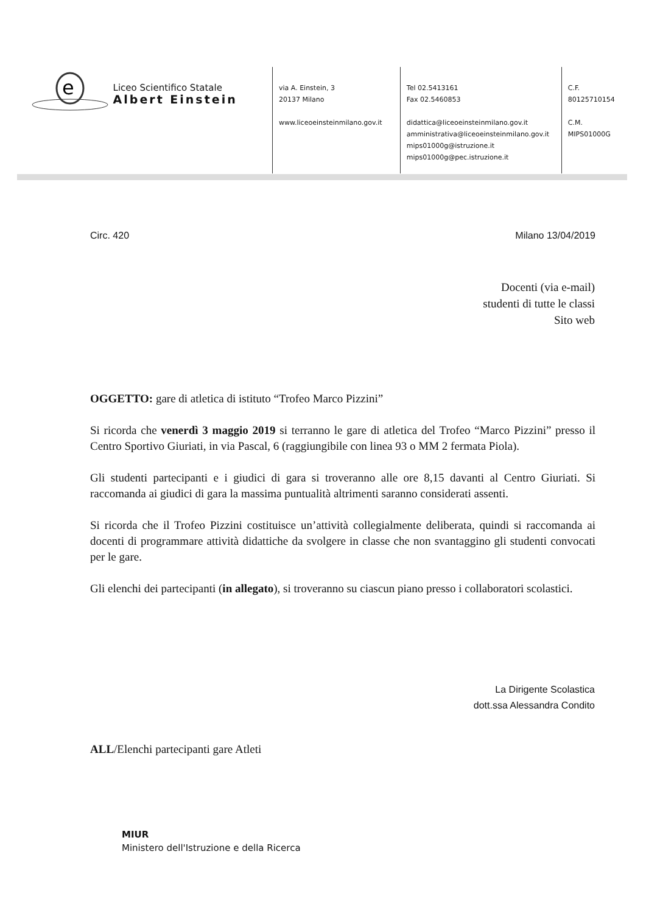e
Liceo Scientifico Statale
Albert Einstein
via A. Einstein, 3
20137 Milano
www.liceoeinsteinmilano.gov.it
Tel 02.5413161
Fax 02.5460853
didattica@liceoeinsteinmilano.gov.it
amministrativa@liceoeinsteinmilano.gov.it
mips01000g@istruzione.it
mips01000g@pec.istruzione.it
C.F.
80125710154
C.M.
MIPS01000G
Circ. 420 Milano 13/04/2019
Docenti (via e-mail)
studenti di tutte le classi
Sito web
OGGETTO: gare di atletica di istituto “Trofeo Marco Pizzini”
Si ricorda che venerdì 3 maggio 2019 si terranno le gare di atletica del Trofeo “Marco Pizzini” presso il Centro Sportivo Giuriati, in via Pascal, 6 (raggiungibile con linea 93 o MM 2 fermata Piola).
Gli studenti partecipanti e i giudici di gara si troveranno alle ore 8,15 davanti al Centro Giuriati. Si raccomanda ai giudici di gara la massima puntualità altrimenti saranno considerati assenti.
Si ricorda che il Trofeo Pizzini costituisce un’attività collegialmente deliberata, quindi si raccomanda ai docenti di programmare attività didattiche da svolgere in classe che non svantaggino gli studenti convocati per le gare.
Gli elenchi dei partecipanti (in allegato), si troveranno su ciascun piano presso i collaboratori scolastici.
La Dirigente Scolastica
dott.ssa Alessandra Condito
ALL/Elenchi partecipanti gare Atleti
MIUR
Ministero dell'Istruzione e della Ricerca